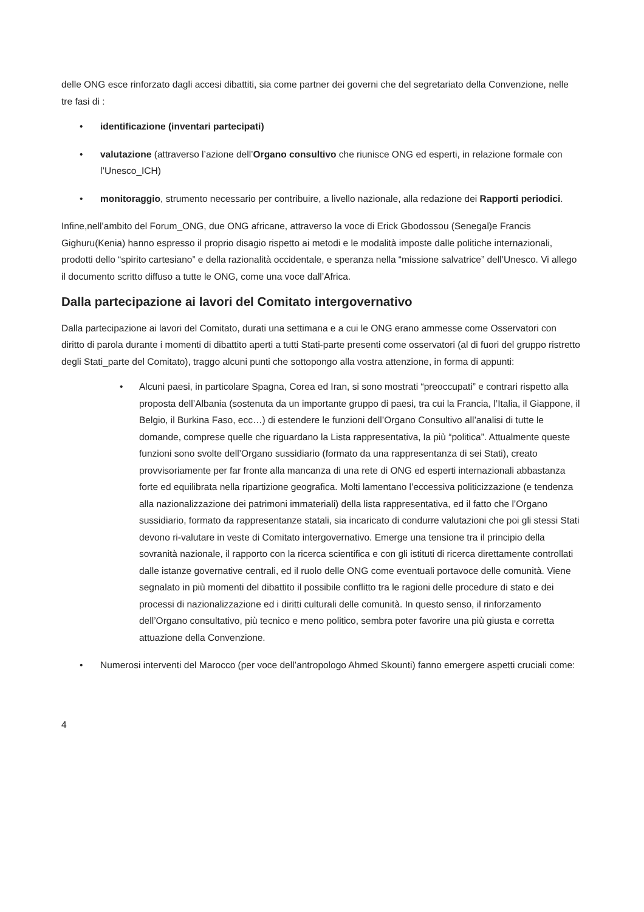delle ONG esce rinforzato dagli accesi dibattiti, sia come partner dei governi che del segretariato della Convenzione, nelle tre fasi di :
• identificazione (inventari partecipati)
• valutazione (attraverso l’azione dell’Organo consultivo che riunisce ONG ed esperti, in relazione formale con l’Unesco_ICH)
• monitoraggio, strumento necessario per contribuire, a livello nazionale, alla redazione dei Rapporti periodici.
Infine,nell’ambito del Forum_ONG, due ONG africane, attraverso la voce di Erick Gbodossou (Senegal)e Francis Gighuru(Kenia) hanno espresso il proprio disagio rispetto ai metodi e le modalità imposte dalle politiche internazionali, prodotti dello “spirito cartesiano” e della razionalità occidentale, e speranza nella “missione salvatrice” dell’Unesco. Vi allego il documento scritto diffuso a tutte le ONG, come una voce dall’Africa.
Dalla partecipazione ai lavori del Comitato intergovernativo
Dalla partecipazione ai lavori del Comitato, durati una settimana e a cui le ONG erano ammesse come Osservatori con diritto di parola durante i momenti di dibattito aperti a tutti Stati-parte presenti come osservatori (al di fuori del gruppo ristretto degli Stati_parte del Comitato), traggo alcuni punti che sottopongo alla vostra attenzione, in forma di appunti:
• Alcuni paesi, in particolare Spagna, Corea ed Iran, si sono mostrati “preoccupati” e contrari rispetto alla proposta dell’Albania (sostenuta da un importante gruppo di paesi, tra cui la Francia, l’Italia, il Giappone, il Belgio, il Burkina Faso, ecc…) di estendere le funzioni dell’Organo Consultivo all’analisi di tutte le domande, comprese quelle che riguardano la Lista rappresentativa, la più “politica”. Attualmente queste funzioni sono svolte dell’Organo sussidiario (formato da una rappresentanza di sei Stati), creato provvisoriamente per far fronte alla mancanza di una rete di ONG ed esperti internazionali abbastanza forte ed equilibrata nella ripartizione geografica. Molti lamentano l’eccessiva politicizzazione (e tendenza alla nazionalizzazione dei patrimoni immateriali) della lista rappresentativa, ed il fatto che l’Organo sussidiario, formato da rappresentanze statali, sia incaricato di condurre valutazioni che poi gli stessi Stati devono ri-valutare in veste di Comitato intergovernativo. Emerge una tensione tra il principio della sovranità nazionale, il rapporto con la ricerca scientifica e con gli istituti di ricerca direttamente controllati dalle istanze governative centrali, ed il ruolo delle ONG come eventuali portavoce delle comunità. Viene segnalato in più momenti del dibattito il possibile conflitto tra le ragioni delle procedure di stato e dei processi di nazionalizzazione ed i diritti culturali delle comunità. In questo senso, il rinforzamento dell’Organo consultativo, più tecnico e meno politico, sembra poter favorire una più giusta e corretta attuazione della Convenzione.
• Numerosi interventi del Marocco (per voce dell’antropologo Ahmed Skounti) fanno emergere aspetti cruciali come:
4